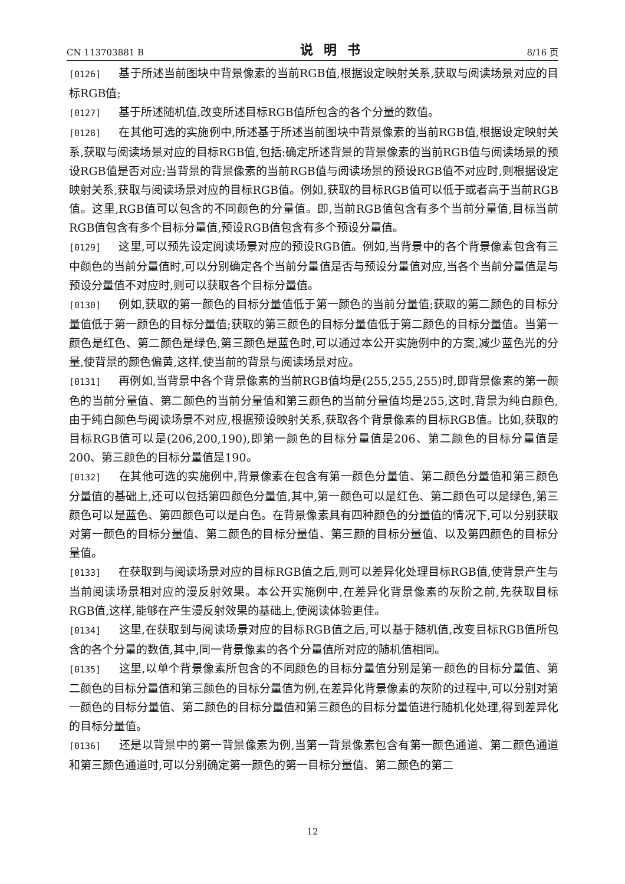CN 113703881 B 说明书 8/16 页
[0126] 基于所述当前图块中背景像素的当前RGB值,根据设定映射关系,获取与阅读场景对应的目标RGB值;
[0127] 基于所述随机值,改变所述目标RGB值所包含的各个分量的数值。
[0128] 在其他可选的实施例中,所述基于所述当前图块中背景像素的当前RGB值,根据设定映射关系,获取与阅读场景对应的目标RGB值,包括:确定所述背景的背景像素的当前RGB值与阅读场景的预设RGB值是否对应;当背景的背景像素的当前RGB值与阅读场景的预设RGB值不对应时,则根据设定映射关系,获取与阅读场景对应的目标RGB值。例如,获取的目标RGB值可以低于或者高于当前RGB值。这里,RGB值可以包含的不同颜色的分量值。即,当前RGB值包含有多个当前分量值,目标当前RGB值包含有多个目标分量值,预设RGB值包含有多个预设分量值。
[0129] 这里,可以预先设定阅读场景对应的预设RGB值。例如,当背景中的各个背景像素包含有三中颜色的当前分量值时,可以分别确定各个当前分量值是否与预设分量值对应,当各个当前分量值是与预设分量值不对应时,则可以获取各个目标分量值。
[0130] 例如,获取的第一颜色的目标分量值低于第一颜色的当前分量值;获取的第二颜色的目标分量值低于第一颜色的目标分量值;获取的第三颜色的目标分量值低于第二颜色的目标分量值。当第一颜色是红色、第二颜色是绿色,第三颜色是蓝色时,可以通过本公开实施例中的方案,减少蓝色光的分量,使背景的颜色偏黄,这样,使当前的背景与阅读场景对应。
[0131] 再例如,当背景中各个背景像素的当前RGB值均是(255,255,255)时,即背景像素的第一颜色的当前分量值、第二颜色的当前分量值和第三颜色的当前分量值均是255,这时,背景为纯白颜色,由于纯白颜色与阅读场景不对应,根据预设映射关系,获取各个背景像素的目标RGB值。比如,获取的目标RGB值可以是(206,200,190),即第一颜色的目标分量值是206、第二颜色的目标分量值是200、第三颜色的目标分量值是190。
[0132] 在其他可选的实施例中,背景像素在包含有第一颜色分量值、第二颜色分量值和第三颜色分量值的基础上,还可以包括第四颜色分量值,其中,第一颜色可以是红色、第二颜色可以是绿色,第三颜色可以是蓝色、第四颜色可以是白色。在背景像素具有四种颜色的分量值的情况下,可以分别获取对第一颜色的目标分量值、第二颜色的目标分量值、第三颜的目标分量值、以及第四颜色的目标分量值。
[0133] 在获取到与阅读场景对应的目标RGB值之后,则可以差异化处理目标RGB值,使背景产生与当前阅读场景相对应的漫反射效果。本公开实施例中,在差异化背景像素的灰阶之前,先获取目标RGB值,这样,能够在产生漫反射效果的基础上,使阅读体验更佳。
[0134] 这里,在获取到与阅读场景对应的目标RGB值之后,可以基于随机值,改变目标RGB值所包含的各个分量的数值,其中,同一背景像素的各个分量值所对应的随机值相同。
[0135] 这里,以单个背景像素所包含的不同颜色的目标分量值分别是第一颜色的目标分量值、第二颜色的目标分量值和第三颜色的目标分量值为例,在差异化背景像素的灰阶的过程中,可以分别对第一颜色的目标分量值、第二颜色的目标分量值和第三颜色的目标分量值进行随机化处理,得到差异化的目标分量值。
[0136] 还是以背景中的第一背景像素为例,当第一背景像素包含有第一颜色通道、第二颜色通道和第三颜色通道时,可以分别确定第一颜色的第一目标分量值、第二颜色的第二
12